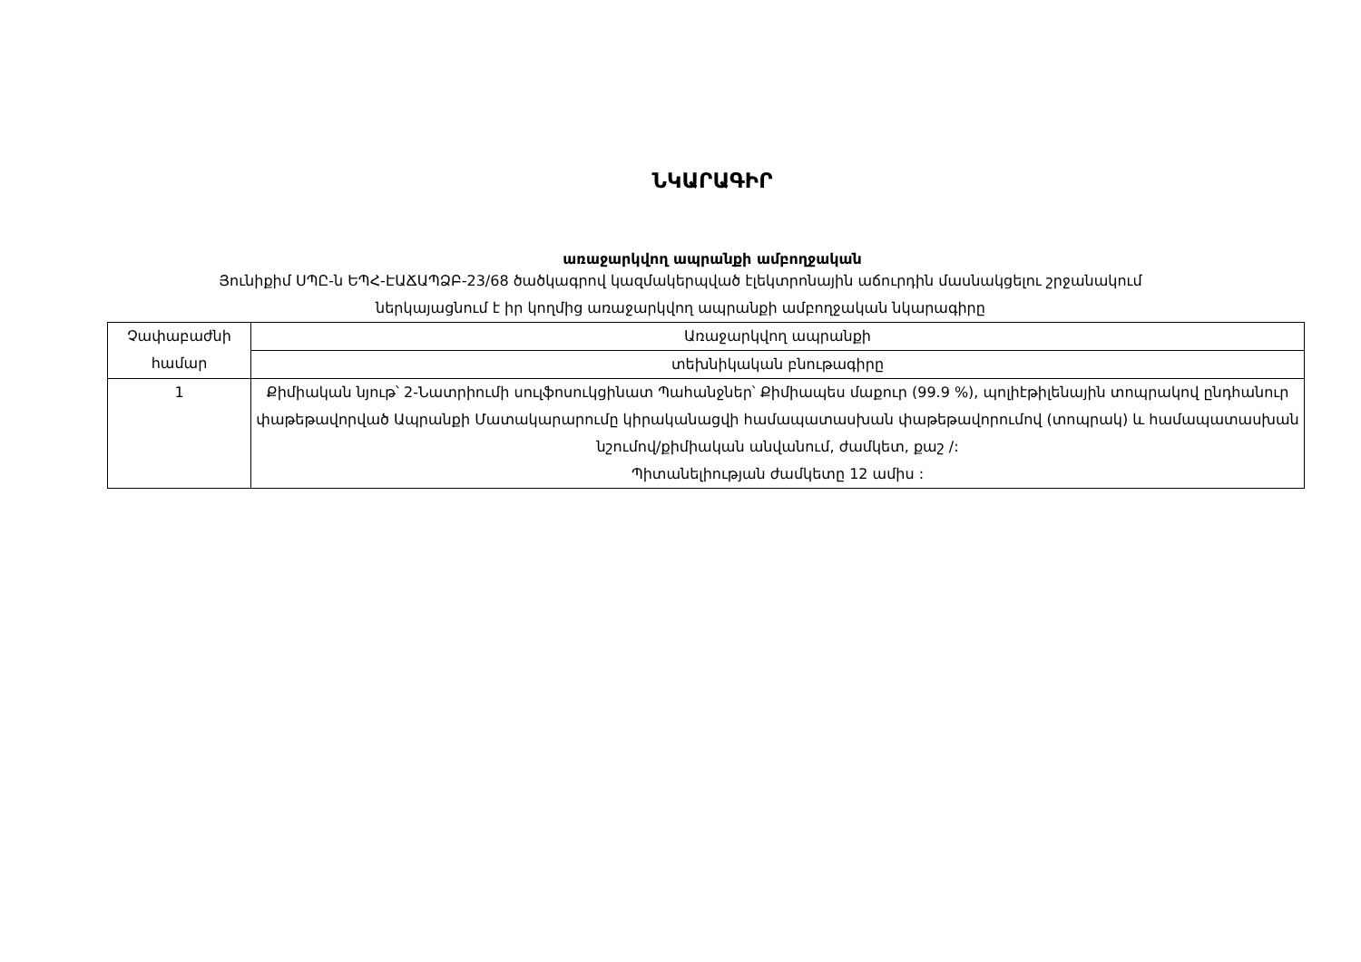ՆԿԱՐԱԳԻՐ
առաջարկվող ապրանքի ամբողջական
Յունիքիմ ՍՊԸ-ն ԵՊՀ-ԷԱՃԱՊՁԲ-23/68 ծածկագրով կազմակերպված էլեկտրոնային աճուրդին մասնակցելու շրջանակում
ներկայացնում է իր կողմից առաջարկվող ապրանքի ամբողջական նկարագիրը
| Չափաբաժնի համար | Առաջարկվող ապրանքի |
| | տեխնիկական բնութագիրը |
| 1 | Քիմիական նյութ՝ 2-Նատրիումի սուլֆոսուկցինատ Պահանջներ՝ Քիմիապես մաքուր (99.9 %), պոլիէթիլենային տոպրակով ընդհանուր փաթեթավորված Ապրանքի Մատակարարումը կիրականացվի համապատասխան փաթեթավորումով (տոպրակ) և համապատասխան նշումով/քիմիական անվանում, ժամկետ, քաշ /: Պիտանելիության ժամկետը 12 ամիս : |